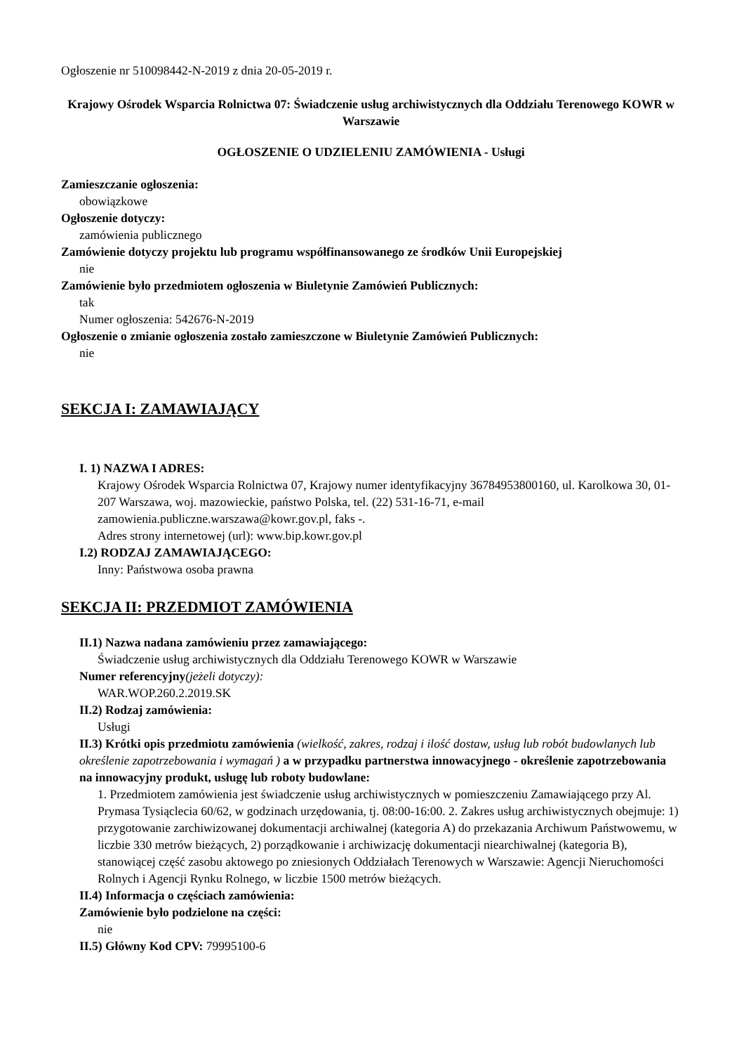Ogłoszenie nr 510098442-N-2019 z dnia 20-05-2019 r.
Krajowy Ośrodek Wsparcia Rolnictwa 07: Świadczenie usług archiwistycznych dla Oddziału Terenowego KOWR w Warszawie
OGŁOSZENIE O UDZIELENIU ZAMÓWIENIA - Usługi
Zamieszczanie ogłoszenia:
obowiązkowe
Ogłoszenie dotyczy:
zamówienia publicznego
Zamówienie dotyczy projektu lub programu współfinansowanego ze środków Unii Europejskiej
nie
Zamówienie było przedmiotem ogłoszenia w Biuletynie Zamówień Publicznych:
tak
Numer ogłoszenia: 542676-N-2019
Ogłoszenie o zmianie ogłoszenia zostało zamieszczone w Biuletynie Zamówień Publicznych:
nie
SEKCJA I: ZAMAWIAJĄCY
I. 1) NAZWA I ADRES:
Krajowy Ośrodek Wsparcia Rolnictwa 07, Krajowy numer identyfikacyjny 36784953800160, ul. Karolkowa 30, 01-207 Warszawa, woj. mazowieckie, państwo Polska, tel. (22) 531-16-71, e-mail zamowienia.publiczne.warszawa@kowr.gov.pl, faks -.
Adres strony internetowej (url): www.bip.kowr.gov.pl
I.2) RODZAJ ZAMAWIAJĄCEGO:
Inny: Państwowa osoba prawna
SEKCJA II: PRZEDMIOT ZAMÓWIENIA
II.1) Nazwa nadana zamówieniu przez zamawiającego:
Świadczenie usług archiwistycznych dla Oddziału Terenowego KOWR w Warszawie
Numer referencyjny(jeżeli dotyczy):
WAR.WOP.260.2.2019.SK
II.2) Rodzaj zamówienia:
Usługi
II.3) Krótki opis przedmiotu zamówienia (wielkość, zakres, rodzaj i ilość dostaw, usług lub robót budowlanych lub określenie zapotrzebowania i wymagań ) a w przypadku partnerstwa innowacyjnego - określenie zapotrzebowania na innowacyjny produkt, usługę lub roboty budowlane:
1. Przedmiotem zamówienia jest świadczenie usług archiwistycznych w pomieszczeniu Zamawiającego przy Al. Prymasa Tysiąclecia 60/62, w godzinach urzędowania, tj. 08:00-16:00. 2. Zakres usług archiwistycznych obejmuje: 1) przygotowanie zarchiwizowanej dokumentacji archiwalnej (kategoria A) do przekazania Archiwum Państwowemu, w liczbie 330 metrów bieżących, 2) porządkowanie i archiwizację dokumentacji niearchiwalnej (kategoria B), stanowiącej część zasobu aktowego po zniesionych Oddziałach Terenowych w Warszawie: Agencji Nieruchomości Rolnych i Agencji Rynku Rolnego, w liczbie 1500 metrów bieżących.
II.4) Informacja o częściach zamówienia:
Zamówienie było podzielone na części:
nie
II.5) Główny Kod CPV: 79995100-6